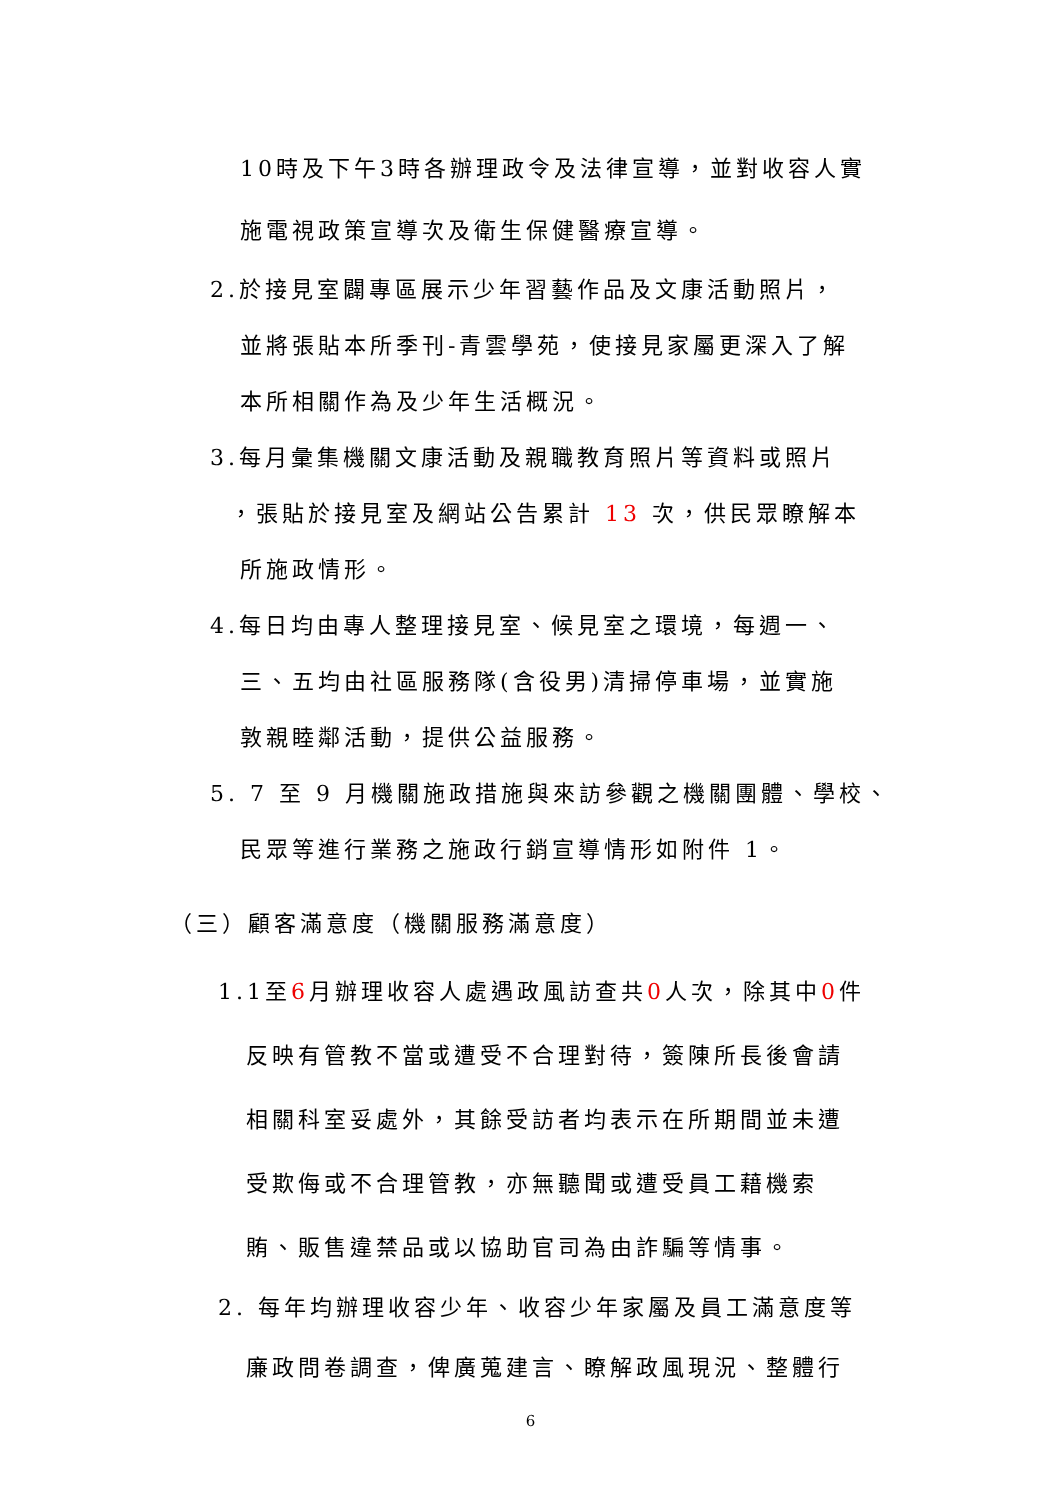10時及下午3時各辦理政令及法律宣導，並對收容人實
施電視政策宣導次及衛生保健醫療宣導。
2.於接見室闢專區展示少年習藝作品及文康活動照片，
並將張貼本所季刊-青雲學苑，使接見家屬更深入了解
本所相關作為及少年生活概況。
3.每月彙集機關文康活動及親職教育照片等資料或照片
，張貼於接見室及網站公告累計 13 次，供民眾瞭解本
所施政情形。
4.每日均由專人整理接見室、候見室之環境，每週一、
三、五均由社區服務隊(含役男)清掃停車場，並實施
敦親睦鄰活動，提供公益服務。
5. 7 至 9 月機關施政措施與來訪參觀之機關團體、學校、
民眾等進行業務之施政行銷宣導情形如附件 1。
（三）顧客滿意度（機關服務滿意度）
1.1至6月辦理收容人處遇政風訪查共0人次，除其中0件
反映有管教不當或遭受不合理對待，簽陳所長後會請
相關科室妥處外，其餘受訪者均表示在所期間並未遭
受欺侮或不合理管教，亦無聽聞或遭受員工藉機索
賄、販售違禁品或以協助官司為由詐騙等情事。
2. 每年均辦理收容少年、收容少年家屬及員工滿意度等
廉政問卷調查，俾廣蒐建言、瞭解政風現況、整體行
6